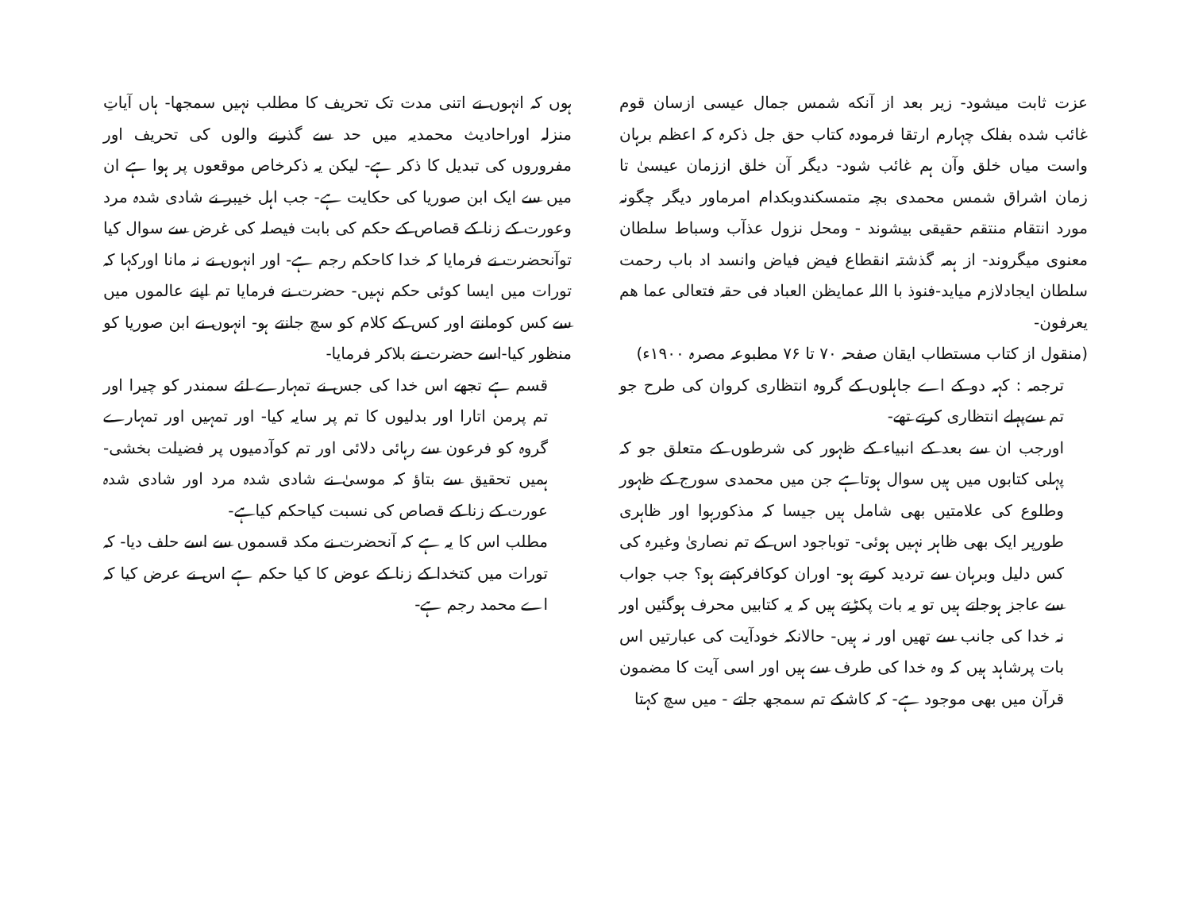عزت ثابت میشود- زیر بعد از آنکه شمس جمال عیسی ازسان قوم غائب شده بفلک چہارم ارتقا فرمودہ کتاب حق جل ذکرہ کہ اعظم برہان واست میاں خلق وآن ہم غائب شود- دیگر آن خلق اززمان عیسیٰ تا زمان اشراق شمس محمدی بچہ متمسکندوبکدام امرماور دیگر چگونہ مورد انتقام منتقم حقیقی بیشوند - ومحل نزول عذآب وسباط سلطان معنوی میگروند- از ہمہ گذشتہ انقطاع فیض فیاض وانسد اد باب رحمت سلطان ایجادلازم میاید-فنوذ با اللہ عمایظن العباد فی حقہ فتعالی عما ھم یعرفون-
(منقول از کتاب مستطاب ایقان صفحہ ۷۰ تا ۷۶ مطبوعہ مصرہ ۱۹۰۰ء)
ترجمہ : کہہ دو کے اے جاہلوں کے گروہ انتظاری کروان کی طرح جو تم سےپہلے انتظاری کرتے تھے-
اورجب ان سے بعد کے انبیاء کے ظہور کی شرطوں کے متعلق جو کہ پہلی کتابوں میں ہیں سوال ہوتاہے جن میں محمدی سورج کے ظہور وطلوع کی علامتیں بھی شامل ہیں جیسا کہ مذکورہوا اور ظاہری طورپر ایک بھی ظاہر نہیں ہوئی- توباجود اس کے تم نصاریٰ وغیرہ کی کس دلیل وبرہان سے تردید کرتے ہو- اوران کوکافرکہتے ہو؟ جب جواب سے عاجز ہوجاتے ہیں تو یہ بات پکڑتے ہیں کہ یہ کتابیں محرف ہوگئیں اور نہ خدا کی جانب سے تھیں اور نہ ہیں- حالانکہ خودآیت کی عبارتیں اس بات پرشاہد ہیں کہ وہ خدا کی طرف سے ہیں اور اسی آیت کا مضمون قرآن میں بھی موجود ہے- کہ کاشکے تم سمجھ جاتے - میں سچ کہتا
ہوں کہ انہوں نے اتنی مدت تک تحریف کا مطلب نہیں سمجھا- ہاں آیاتِ منزلہ اوراحادیث محمدیہ میں حد سے گذرنے والوں کی تحریف اور مفروروں کی تبدیل کا ذکر ہے- لیکن یہ ذکرخاص موقعوں پر ہوا ہے ان میں سے ایک ابن صوریا کی حکایت ہے- جب اہل خیبر نے شادی شدہ مرد وعورت کے زنا کے قصاص کے حکم کی بابت فیصلہ کی غرض سے سوال کیا توآنحضرت نے فرمایا کہ خدا کاحکم رجم ہے- اور انہوں نے نہ مانا اورکہا کہ تورات میں ایسا کوئی حکم نہیں- حضرت نے فرمایا تم اپنے عالموں میں سے کس کومانتے اور کس کے کلام کو سچ جانتے ہو- انہوں نے ابن صوریا کو منظور کیا-اسے حضرت نے بلاکر فرمایا-
قسم ہے تجھے اس خدا کی جس نے تمہارے لئے سمندر کو چیرا اور تم پرمن اتارا اور بدلیوں کا تم پر سایہ کیا- اور تمہیں اور تمہارے گروہ کو فرعون سے رہائی دلائی اور تم کوآدمیوں پر فضیلت بخشی- ہمیں تحقیق سے بتاؤ کہ موسیٰ نے شادی شدہ مرد اور شادی شدہ عورت کے زنا کے قصاص کی نسبت کیاحکم کیاہے-
مطلب اس کا یہ ہے کہ آنحضرت نے مکد قسموں سے اسے حلف دیا- کہ تورات میں کتخدا کے زنا کے عوض کا کیا حکم ہے اس نے عرض کیا کہ اے محمد رجم ہے-